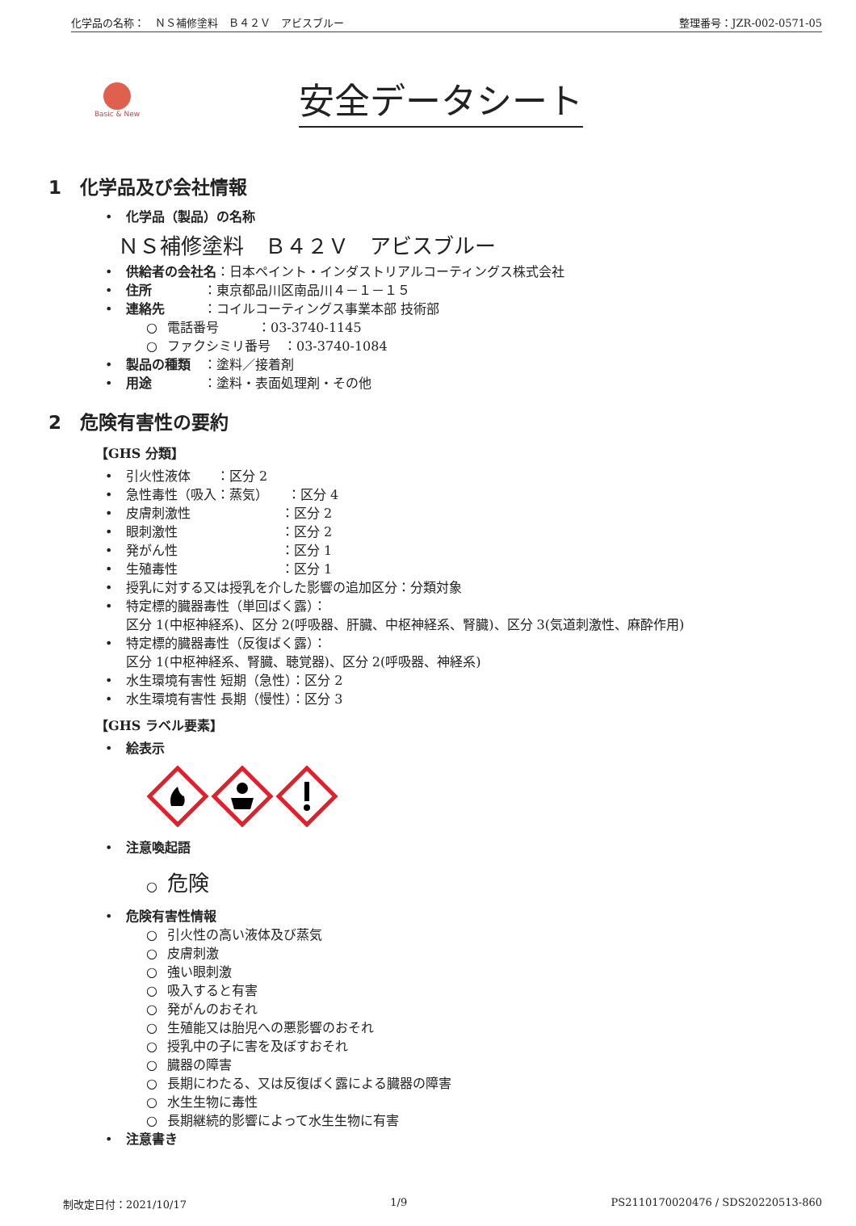化学品の名称：　ＮＳ補修塗料　Ｂ４２Ｖ　アビスブルー 整理番号：JZR-002-0571-05
Basic & New
安全データシート
1　化学品及び会社情報
• 化学品（製品）の名称
ＮＳ補修塗料　Ｂ４２Ｖ　アビスブルー
• 供給者の会社名：日本ペイント・インダストリアルコーティングス株式会社
• 住所　　　　：東京都品川区南品川４－１－１５
• 連絡先　　　：コイルコーティングス事業本部 技術部
○ 電話番号　　　：03-3740-1145
○ ファクシミリ番号　：03-3740-1084
• 製品の種類　：塗料／接着剤
• 用途　　　　：塗料・表面処理剤・その他
2　危険有害性の要約
【GHS 分類】
• 引火性液体　　：区分 2
• 急性毒性（吸入：蒸気）　　：区分 4
• 皮膚刺激性　　　　　　　：区分 2
• 眼刺激性　　　　　　　　：区分 2
• 発がん性　　　　　　　　：区分 1
• 生殖毒性　　　　　　　　：区分 1
• 授乳に対する又は授乳を介した影響の追加区分：分類対象
• 特定標的臓器毒性（単回ばく露）：
区分 1(中枢神経系)、区分 2(呼吸器、肝臓、中枢神経系、腎臓)、区分 3(気道刺激性、麻酔作用)
• 特定標的臓器毒性（反復ばく露）：
区分 1(中枢神経系、腎臓、聴覚器)、区分 2(呼吸器、神経系)
• 水生環境有害性 短期（急性）：区分 2
• 水生環境有害性 長期（慢性）：区分 3
【GHS ラベル要素】
• 絵表示
• 注意喚起語
○ 危険
• 危険有害性情報
○ 引火性の高い液体及び蒸気
○ 皮膚刺激
○ 強い眼刺激
○ 吸入すると有害
○ 発がんのおそれ
○ 生殖能又は胎児への悪影響のおそれ
○ 授乳中の子に害を及ぼすおそれ
○ 臓器の障害
○ 長期にわたる、又は反復ばく露による臓器の障害
○ 水生生物に毒性
○ 長期継続的影響によって水生生物に有害
• 注意書き
制改定日付：2021/10/17 1/9 PS2110170020476 / SDS20220513-860